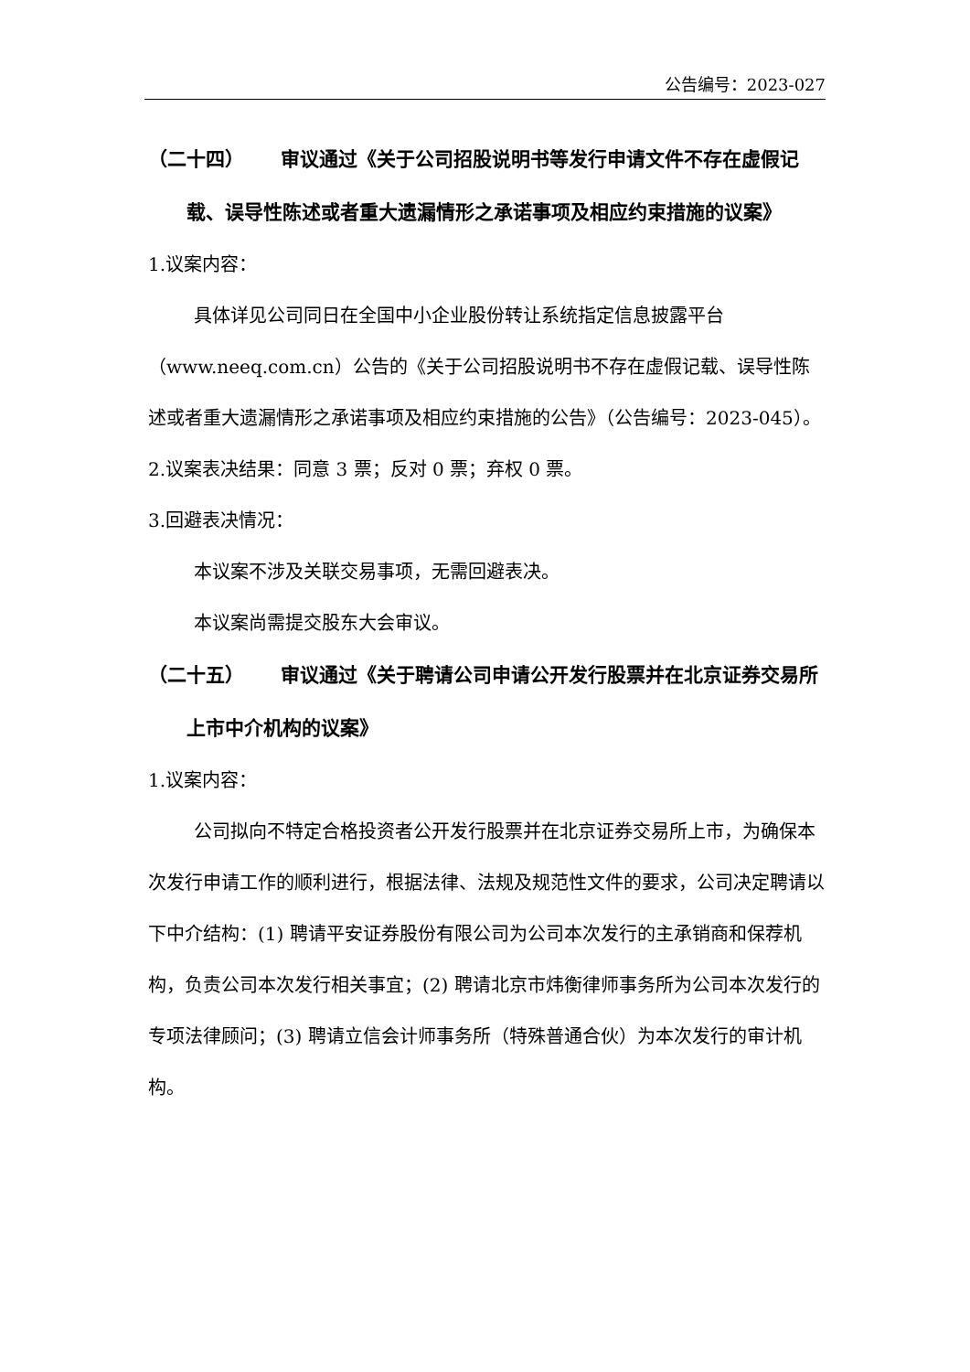公告编号：2023-027
（二十四） 审议通过《关于公司招股说明书等发行申请文件不存在虚假记载、误导性陈述或者重大遗漏情形之承诺事项及相应约束措施的议案》
1.议案内容：
具体详见公司同日在全国中小企业股份转让系统指定信息披露平台（www.neeq.com.cn）公告的《关于公司招股说明书不存在虚假记载、误导性陈述或者重大遗漏情形之承诺事项及相应约束措施的公告》（公告编号：2023-045）。
2.议案表决结果：同意 3 票；反对 0 票；弃权 0 票。
3.回避表决情况：
本议案不涉及关联交易事项，无需回避表决。
本议案尚需提交股东大会审议。
（二十五） 审议通过《关于聘请公司申请公开发行股票并在北京证券交易所上市中介机构的议案》
1.议案内容：
公司拟向不特定合格投资者公开发行股票并在北京证券交易所上市，为确保本次发行申请工作的顺利进行，根据法律、法规及规范性文件的要求，公司决定聘请以下中介结构：(1) 聘请平安证券股份有限公司为公司本次发行的主承销商和保荐机构，负责公司本次发行相关事宜；(2) 聘请北京市炜衡律师事务所为公司本次发行的专项法律顾问；(3) 聘请立信会计师事务所（特殊普通合伙）为本次发行的审计机构。